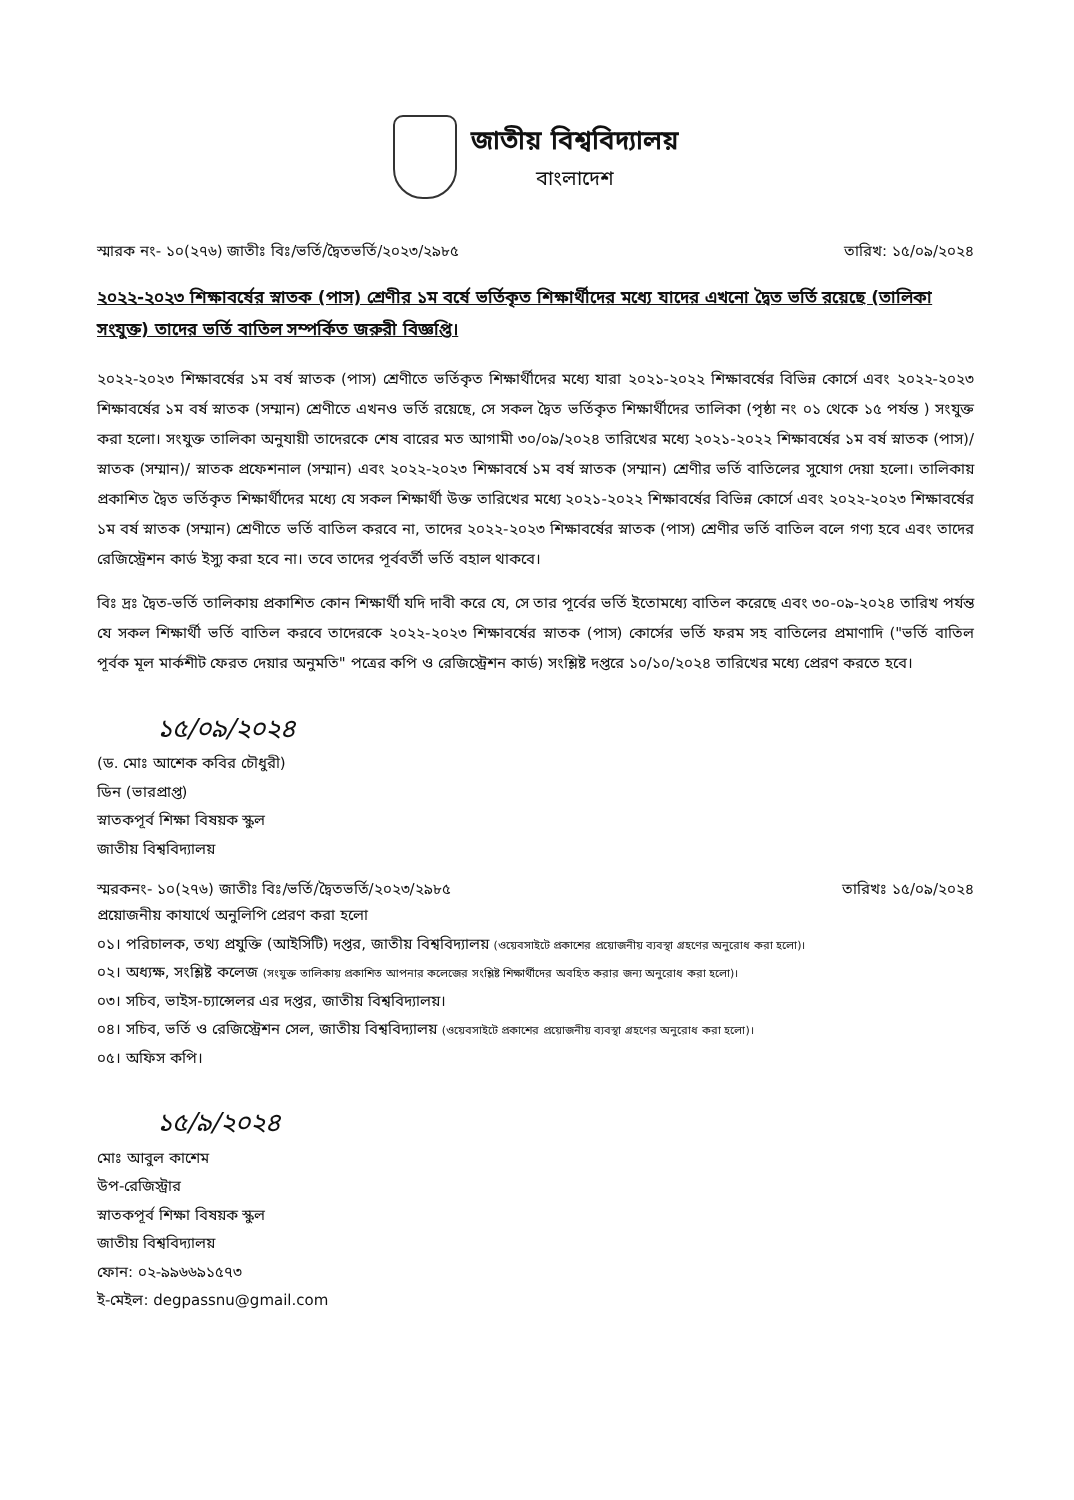জাতীয় বিশ্ববিদ্যালয়
বাংলাদেশ
স্মারক নং- ১০(২৭৬) জাতীঃ বিঃ/ভর্তি/দ্বৈতভর্তি/২০২৩/২৯৮৫ তারিখ: ১৫/০৯/২০২৪
২০২২-২০২৩ শিক্ষাবর্ষের স্নাতক (পাস) শ্রেণীর ১ম বর্ষে ভর্তিকৃত শিক্ষার্থীদের মধ্যে যাদের এখনো দ্বৈত ভর্তি রয়েছে (তালিকা সংযুক্ত) তাদের ভর্তি বাতিল সম্পর্কিত জরুরী বিজ্ঞপ্তি।
২০২২-২০২৩ শিক্ষাবর্ষের ১ম বর্ষ স্নাতক (পাস) শ্রেণীতে ভর্তিকৃত শিক্ষার্থীদের মধ্যে যারা ২০২১-২০২২ শিক্ষাবর্ষের বিভিন্ন কোর্সে এবং ২০২২-২০২৩ শিক্ষাবর্ষের ১ম বর্ষ স্নাতক (সম্মান) শ্রেণীতে এখনও ভর্তি রয়েছে, সে সকল দ্বৈত ভর্তিকৃত শিক্ষার্থীদের তালিকা (পৃষ্ঠা নং ০১ থেকে ১৫ পর্যন্ত ) সংযুক্ত করা হলো। সংযুক্ত তালিকা অনুযায়ী তাদেরকে শেষ বারের মত আগামী ৩০/০৯/২০২৪ তারিখের মধ্যে ২০২১-২০২২ শিক্ষাবর্ষের ১ম বর্ষ স্নাতক (পাস)/ স্নাতক (সম্মান)/ স্নাতক প্রফেশনাল (সম্মান) এবং ২০২২-২০২৩ শিক্ষাবর্ষে ১ম বর্ষ স্নাতক (সম্মান) শ্রেণীর ভর্তি বাতিলের সুযোগ দেয়া হলো। তালিকায় প্রকাশিত দ্বৈত ভর্তিকৃত শিক্ষার্থীদের মধ্যে যে সকল শিক্ষার্থী উক্ত তারিখের মধ্যে ২০২১-২০২২ শিক্ষাবর্ষের বিভিন্ন কোর্সে এবং ২০২২-২০২৩ শিক্ষাবর্ষের ১ম বর্ষ স্নাতক (সম্মান) শ্রেণীতে ভর্তি বাতিল করবে না, তাদের ২০২২-২০২৩ শিক্ষাবর্ষের স্নাতক (পাস) শ্রেণীর ভর্তি বাতিল বলে গণ্য হবে এবং তাদের রেজিস্ট্রেশন কার্ড ইস্যু করা হবে না। তবে তাদের পূর্ববর্তী ভর্তি বহাল থাকবে।
বিঃ দ্রঃ দ্বৈত-ভর্তি তালিকায় প্রকাশিত কোন শিক্ষার্থী যদি দাবী করে যে, সে তার পূর্বের ভর্তি ইতোমধ্যে বাতিল করেছে এবং ৩০-০৯-২০২৪ তারিখ পর্যন্ত যে সকল শিক্ষার্থী ভর্তি বাতিল করবে তাদেরকে ২০২২-২০২৩ শিক্ষাবর্ষের স্নাতক (পাস) কোর্সের ভর্তি ফরম সহ বাতিলের প্রমাণাদি ("ভর্তি বাতিল পূর্বক মূল মার্কশীট ফেরত দেয়ার অনুমতি" পত্রের কপি ও রেজিস্ট্রেশন কার্ড) সংশ্লিষ্ট দপ্তরে ১০/১০/২০২৪ তারিখের মধ্যে প্রেরণ করতে হবে।
১৫/০৯/২০২৪
(ড. মোঃ আশেক কবির চৌধুরী)
ডিন (ভারপ্রাপ্ত)
স্নাতকপূর্ব শিক্ষা বিষয়ক স্কুল
জাতীয় বিশ্ববিদ্যালয়
স্মরকনং- ১০(২৭৬) জাতীঃ বিঃ/ভর্তি/দ্বৈতভর্তি/২০২৩/২৯৮৫ তারিখঃ ১৫/০৯/২০২৪
প্রয়োজনীয় কাযার্থে অনুলিপি প্রেরণ করা হলো
০১। পরিচালক, তথ্য প্রযুক্তি (আইসিটি) দপ্তর, জাতীয় বিশ্ববিদ্যালয় (ওয়েবসাইটে প্রকাশের প্রয়োজনীয় ব্যবস্থা গ্রহণের অনুরোধ করা হলো)।
০২। অধ্যক্ষ, সংশ্লিষ্ট কলেজ (সংযুক্ত তালিকায় প্রকাশিত আপনার কলেজের সংশ্লিষ্ট শিক্ষার্থীদের অবহিত করার জন্য অনুরোধ করা হলো)।
০৩। সচিব, ভাইস-চ্যান্সেলর এর দপ্তর, জাতীয় বিশ্ববিদ্যালয়।
০৪। সচিব, ভর্তি ও রেজিস্ট্রেশন সেল, জাতীয় বিশ্ববিদ্যালয় (ওয়েবসাইটে প্রকাশের প্রয়োজনীয় ব্যবস্থা গ্রহণের অনুরোধ করা হলো)।
০৫। অফিস কপি।
১৫/৯/২০২৪
মোঃ আবুল কাশেম
উপ-রেজিস্ট্রার
স্নাতকপূর্ব শিক্ষা বিষয়ক স্কুল
জাতীয় বিশ্ববিদ্যালয়
ফোন: ০২-৯৯৬৬৯১৫৭৩
ই-মেইল: degpassnu@gmail.com